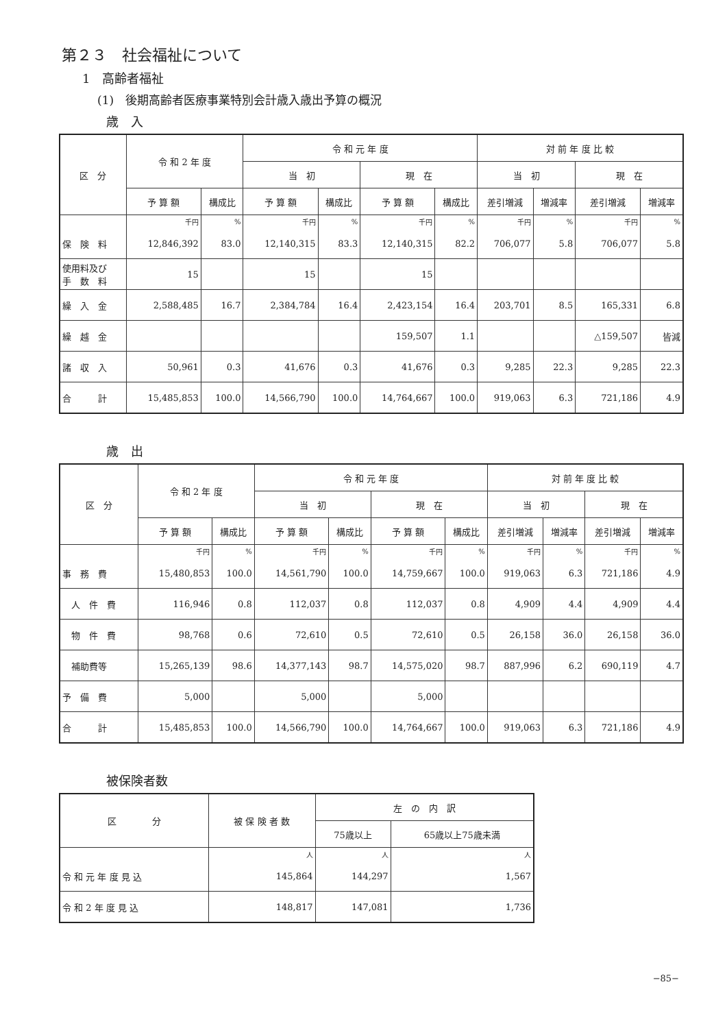第２３　社会福祉について
1　高齢者福祉
(1)　後期高齢者医療事業特別会計歳入歳出予算の概況
歳　入
| 区 分 | 令 和 2 年 度 | | 令 和 元 年 度 | | | | 対 前 年 度 比 較 | | | |
| --- | --- | --- | --- | --- | --- | --- | --- | --- | --- | --- |
| | | | 当 初 | | 現 在 | | 当 初 | | 現 在 | |
| | 予 算 額 | 構成比 | 予 算 額 | 構成比 | 予 算 額 | 構成比 | 差引増減 | 増減率 | 差引増減 | 増減率 |
| | 千円 | % | 千円 | % | 千円 | % | 千円 | % | 千円 | % |
| 保 険 料 | 12,846,392 | 83.0 | 12,140,315 | 83.3 | 12,140,315 | 82.2 | 706,077 | 5.8 | 706,077 | 5.8 |
| 使用料及び 手 数 料 | 15 | | 15 | | 15 | | | | | |
| 繰 入 金 | 2,588,485 | 16.7 | 2,384,784 | 16.4 | 2,423,154 | 16.4 | 203,701 | 8.5 | 165,331 | 6.8 |
| 繰 越 金 | | | | | 159,507 | 1.1 | | | △159,507 | 皆減 |
| 諸 収 入 | 50,961 | 0.3 | 41,676 | 0.3 | 41,676 | 0.3 | 9,285 | 22.3 | 9,285 | 22.3 |
| 合 計 | 15,485,853 | 100.0 | 14,566,790 | 100.0 | 14,764,667 | 100.0 | 919,063 | 6.3 | 721,186 | 4.9 |
歳　出
| 区 分 | 令 和 2 年 度 | | 令 和 元 年 度 | | | | 対 前 年 度 比 較 | | | |
| --- | --- | --- | --- | --- | --- | --- | --- | --- | --- | --- |
| | | | 当 初 | | 現 在 | | 当 初 | | 現 在 | |
| | 予 算 額 | 構成比 | 予 算 額 | 構成比 | 予 算 額 | 構成比 | 差引増減 | 増減率 | 差引増減 | 増減率 |
| | 千円 | % | 千円 | % | 千円 | % | 千円 | % | 千円 | % |
| 事 務 費 | 15,480,853 | 100.0 | 14,561,790 | 100.0 | 14,759,667 | 100.0 | 919,063 | 6.3 | 721,186 | 4.9 |
| 人 件 費 | 116,946 | 0.8 | 112,037 | 0.8 | 112,037 | 0.8 | 4,909 | 4.4 | 4,909 | 4.4 |
| 物 件 費 | 98,768 | 0.6 | 72,610 | 0.5 | 72,610 | 0.5 | 26,158 | 36.0 | 26,158 | 36.0 |
| 補助費等 | 15,265,139 | 98.6 | 14,377,143 | 98.7 | 14,575,020 | 98.7 | 887,996 | 6.2 | 690,119 | 4.7 |
| 予 備 費 | 5,000 | | 5,000 | | 5,000 | | | | | |
| 合 計 | 15,485,853 | 100.0 | 14,566,790 | 100.0 | 14,764,667 | 100.0 | 919,063 | 6.3 | 721,186 | 4.9 |
被保険者数
| 区 分 | 被 保 険 者 数 | 左 の 内 訳 | |
| --- | --- | --- | --- |
| | | 75歳以上 | 65歳以上75歳未満 |
| | 人 | 人 | 人 |
| 令 和 元 年 度 見 込 | 145,864 | 144,297 | 1,567 |
| 令 和 2 年 度 見 込 | 148,817 | 147,081 | 1,736 |
−85−